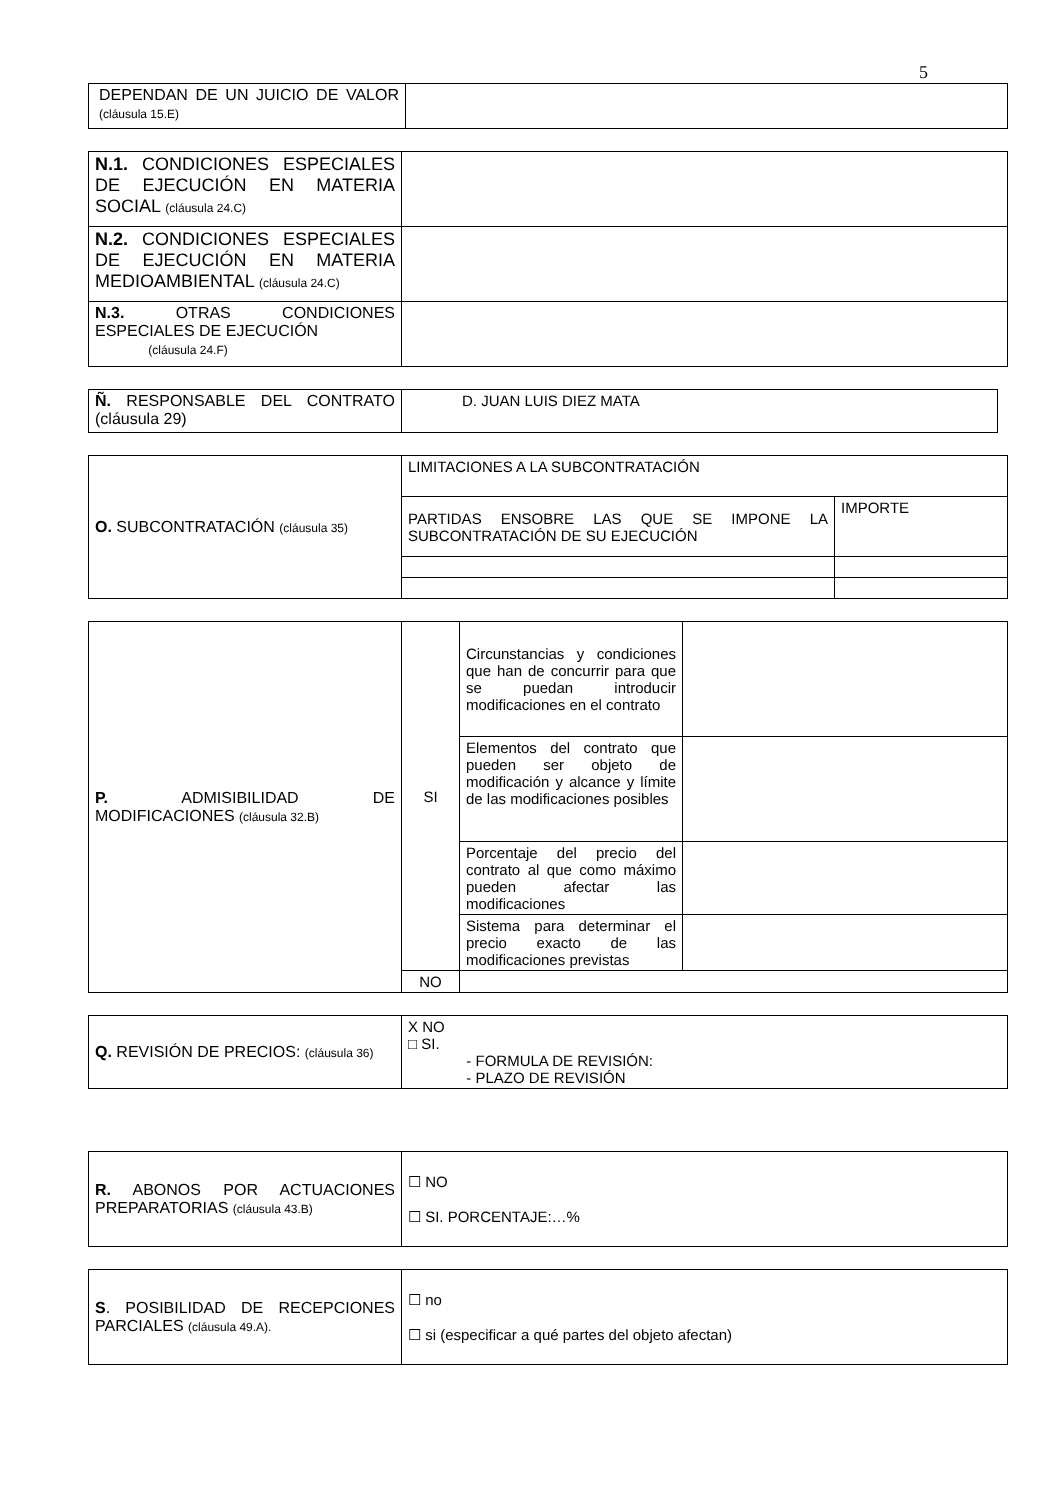5
| DEPENDAN DE UN JUICIO DE VALOR (cláusula 15.E) | |
| N.1. CONDICIONES ESPECIALES DE EJECUCIÓN EN MATERIA SOCIAL (cláusula 24.C) | |
| N.2. CONDICIONES ESPECIALES DE EJECUCIÓN EN MATERIA MEDIOAMBIENTAL (cláusula 24.C) | |
| N.3. OTRAS CONDICIONES ESPECIALES DE EJECUCIÓN (cláusula 24.F) | |
| Ñ. RESPONSABLE DEL CONTRATO (cláusula 29) | D. JUAN LUIS DIEZ MATA |
| O. SUBCONTRATACIÓN (cláusula 35) | LIMITACIONES A LA SUBCONTRATACIÓN | |
| | PARTIDAS ENSOBRE LAS QUE SE IMPONE LA SUBCONTRATACIÓN DE SU EJECUCIÓN | IMPORTE |
| P. ADMISIBILIDAD DE MODIFICACIONES (cláusula 32.B) | SI | Circunstancias y condiciones que han de concurrir para que se puedan introducir modificaciones en el contrato | |
| | | Elementos del contrato que pueden ser objeto de modificación y alcance y límite de las modificaciones posibles | |
| | | Porcentaje del precio del contrato al que como máximo pueden afectar las modificaciones | |
| | | Sistema para determinar el precio exacto de las modificaciones previstas | |
| | NO | | |
| Q. REVISIÓN DE PRECIOS: (cláusula 36) | X NO □ SI. - FORMULA DE REVISIÓN: - PLAZO DE REVISIÓN |
| R. ABONOS POR ACTUACIONES PREPARATORIAS (cláusula 43.B) | ☐ NO ☐ SI. PORCENTAJE:…% |
| S . POSIBILIDAD DE RECEPCIONES PARCIALES (cláusula 49.A). | ☐ no ☐ si (especificar a qué partes del objeto afectan) |